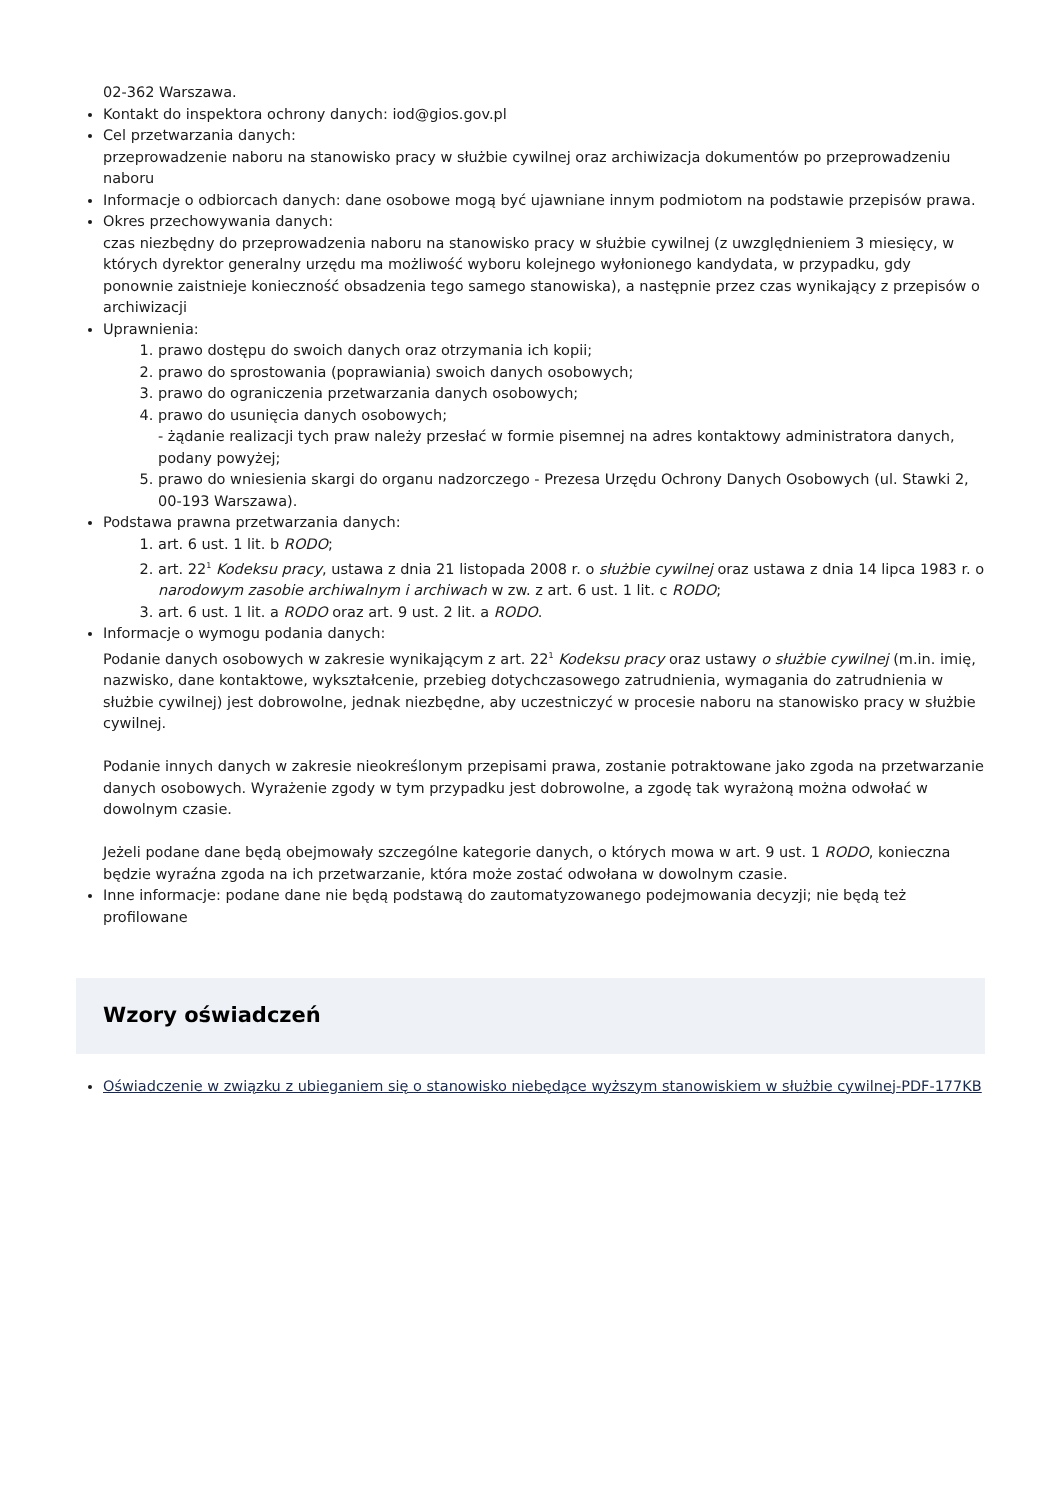02-362 Warszawa.
Kontakt do inspektora ochrony danych: iod@gios.gov.pl
Cel przetwarzania danych:
przeprowadzenie naboru na stanowisko pracy w służbie cywilnej oraz archiwizacja dokumentów po przeprowadzeniu naboru
Informacje o odbiorcach danych: dane osobowe mogą być ujawniane innym podmiotom na podstawie przepisów prawa.
Okres przechowywania danych:
czas niezbędny do przeprowadzenia naboru na stanowisko pracy w służbie cywilnej (z uwzględnieniem 3 miesięcy, w których dyrektor generalny urzędu ma możliwość wyboru kolejnego wyłonionego kandydata, w przypadku, gdy ponownie zaistnieje konieczność obsadzenia tego samego stanowiska), a następnie przez czas wynikający z przepisów o archiwizacji
Uprawnienia:
1. prawo dostępu do swoich danych oraz otrzymania ich kopii;
2. prawo do sprostowania (poprawiania) swoich danych osobowych;
3. prawo do ograniczenia przetwarzania danych osobowych;
4. prawo do usunięcia danych osobowych;
- żądanie realizacji tych praw należy przesłać w formie pisemnej na adres kontaktowy administratora danych, podany powyżej;
5. prawo do wniesienia skargi do organu nadzorczego - Prezesa Urzędu Ochrony Danych Osobowych (ul. Stawki 2, 00-193 Warszawa).
Podstawa prawna przetwarzania danych:
1. art. 6 ust. 1 lit. b RODO;
2. art. 22<sup>1</sup> Kodeksu pracy, ustawa z dnia 21 listopada 2008 r. o służbie cywilnej oraz ustawa z dnia 14 lipca 1983 r. o narodowym zasobie archiwalnym i archiwach w zw. z art. 6 ust. 1 lit. c RODO;
3. art. 6 ust. 1 lit. a RODO oraz art. 9 ust. 2 lit. a RODO.
Informacje o wymogu podania danych:
Podanie danych osobowych w zakresie wynikającym z art. 22<sup>1</sup> Kodeksu pracy oraz ustawy o służbie cywilnej (m.in. imię, nazwisko, dane kontaktowe, wykształcenie, przebieg dotychczasowego zatrudnienia, wymagania do zatrudnienia w służbie cywilnej) jest dobrowolne, jednak niezbędne, aby uczestniczyć w procesie naboru na stanowisko pracy w służbie cywilnej.
Podanie innych danych w zakresie nieokreślonym przepisami prawa, zostanie potraktowane jako zgoda na przetwarzanie danych osobowych. Wyrażenie zgody w tym przypadku jest dobrowolne, a zgodę tak wyrażoną można odwołać w dowolnym czasie.
Jeżeli podane dane będą obejmowały szczególne kategorie danych, o których mowa w art. 9 ust. 1 RODO, konieczna będzie wyraźna zgoda na ich przetwarzanie, która może zostać odwołana w dowolnym czasie.
Inne informacje: podane dane nie będą podstawą do zautomatyzowanego podejmowania decyzji; nie będą też profilowane
Wzory oświadczeń
Oświadczenie w związku z ubieganiem się o stanowisko niebędące wyższym stanowiskiem w służbie cywilnej-PDF-177KB